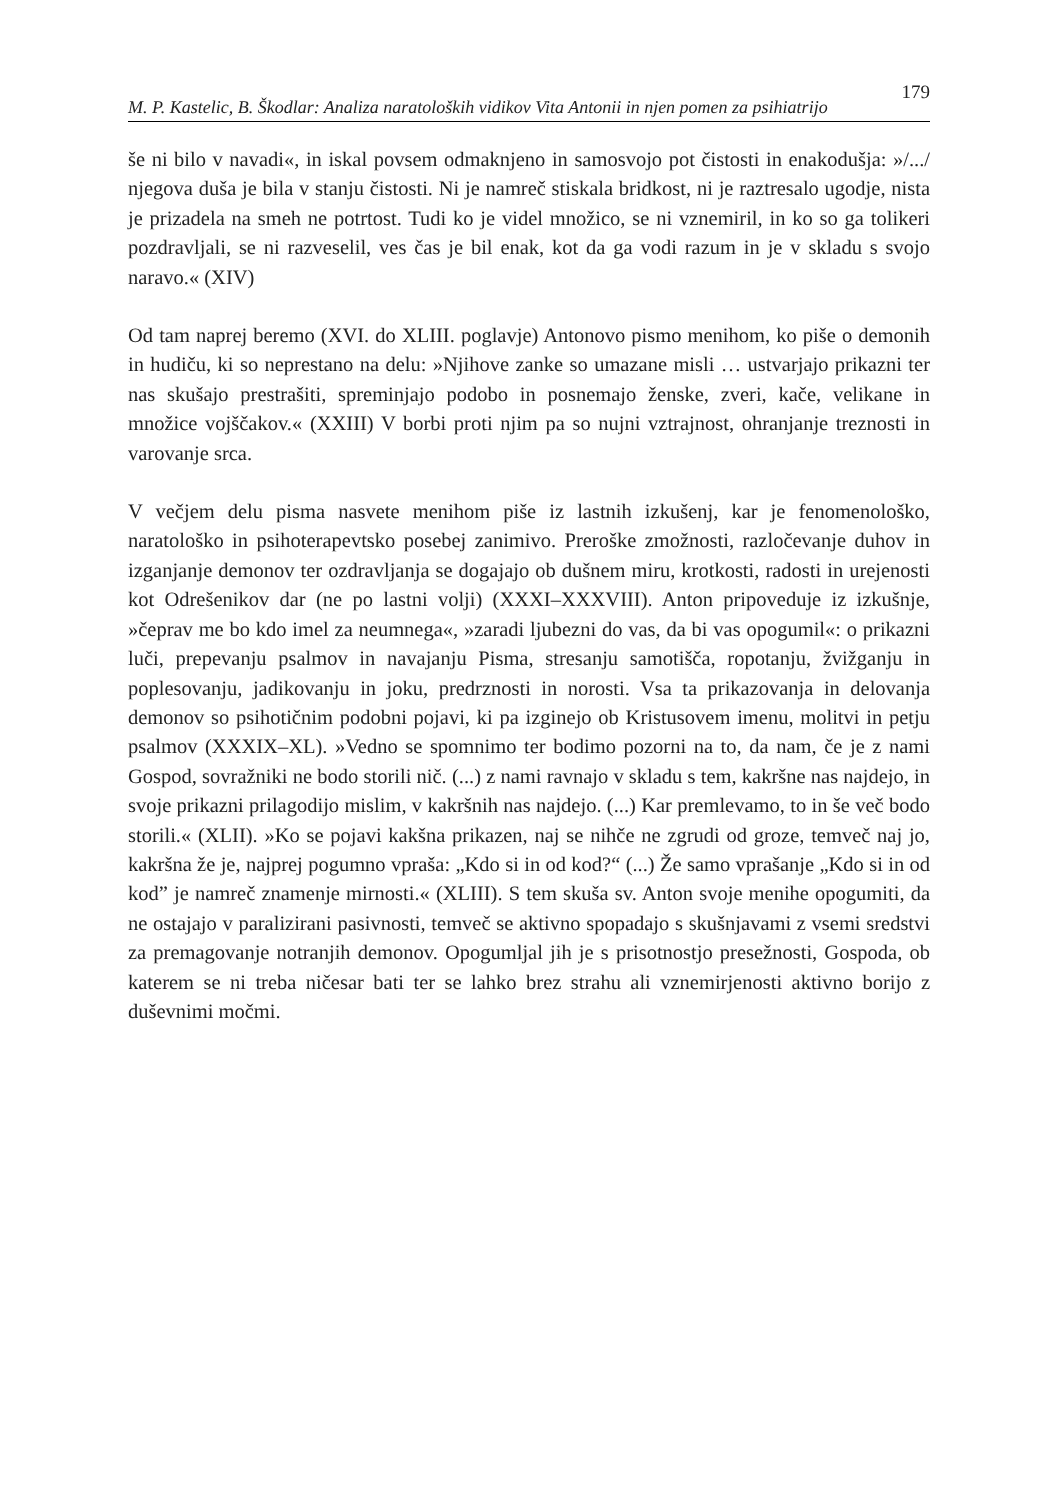M. P. Kastelic, B. Škodlar: Analiza naratoloških vidikov Vita Antonii in njen pomen za psihiatrijo 179
še ni bilo v navadi«, in iskal povsem odmaknjeno in samosvojo pot čistosti in enakodušja: »/.../ njegova duša je bila v stanju čistosti. Ni je namreč stiskala bridkost, ni je raztresalo ugodje, nista je prizadela na smeh ne potrtost. Tudi ko je videl množico, se ni vznemiril, in ko so ga tolikeri pozdravljali, se ni razveselil, ves čas je bil enak, kot da ga vodi razum in je v skladu s svojo naravo.« (XIV)
Od tam naprej beremo (XVI. do XLIII. poglavje) Antonovo pismo menihom, ko piše o demonih in hudiču, ki so neprestano na delu: »Njihove zanke so umazane misli … ustvarjajo prikazni ter nas skušajo prestrašiti, spreminjajo podobo in posnemajo ženske, zveri, kače, velikane in množice vojščakov.« (XXIII) V borbi proti njim pa so nujni vztrajnost, ohranjanje treznosti in varovanje srca.
V večjem delu pisma nasvete menihom piše iz lastnih izkušenj, kar je fenomenološko, naratološko in psihoterapevtsko posebej zanimivo. Preroške zmožnosti, razločevanje duhov in izganjanje demonov ter ozdravljanja se dogajajo ob dušnem miru, krotkosti, radosti in urejenosti kot Odrešenikov dar (ne po lastni volji) (XXXI–XXXVIII). Anton pripoveduje iz izkušnje, »čeprav me bo kdo imel za neumnega«, »zaradi ljubezni do vas, da bi vas opogumil«: o prikazni luči, prepevanju psalmov in navajanju Pisma, stresanju samotišča, ropotanju, žvižganju in poplesovanju, jadikovanju in joku, predrznosti in norosti. Vsa ta prikazovanja in delovanja demonov so psihotičnim podobni pojavi, ki pa izginejo ob Kristusovem imenu, molitvi in petju psalmov (XXXIX–XL). »Vedno se spomnimo ter bodimo pozorni na to, da nam, če je z nami Gospod, sovražniki ne bodo storili nič. (...) z nami ravnajo v skladu s tem, kakršne nas najdejo, in svoje prikazni prilagodijo mislim, v kakršnih nas najdejo. (...) Kar premlevamo, to in še več bodo storili.« (XLII). »Ko se pojavi kakšna prikazen, naj se nihče ne zgrudi od groze, temveč naj jo, kakršna že je, najprej pogumno vpraša: „Kdo si in od kod?“ (...) Že samo vprašanje „Kdo si in od kod” je namreč znamenje mirnosti.« (XLIII). S tem skuša sv. Anton svoje menihe opogumiti, da ne ostajajo v paralizirani pasivnosti, temveč se aktivno spopadajo s skušnjavami z vsemi sredstvi za premagovanje notranjih demonov. Opogumljal jih je s prisotnostjo presežnosti, Gospoda, ob katerem se ni treba ničesar bati ter se lahko brez strahu ali vznemirjenosti aktivno borijo z duševnimi močmi.